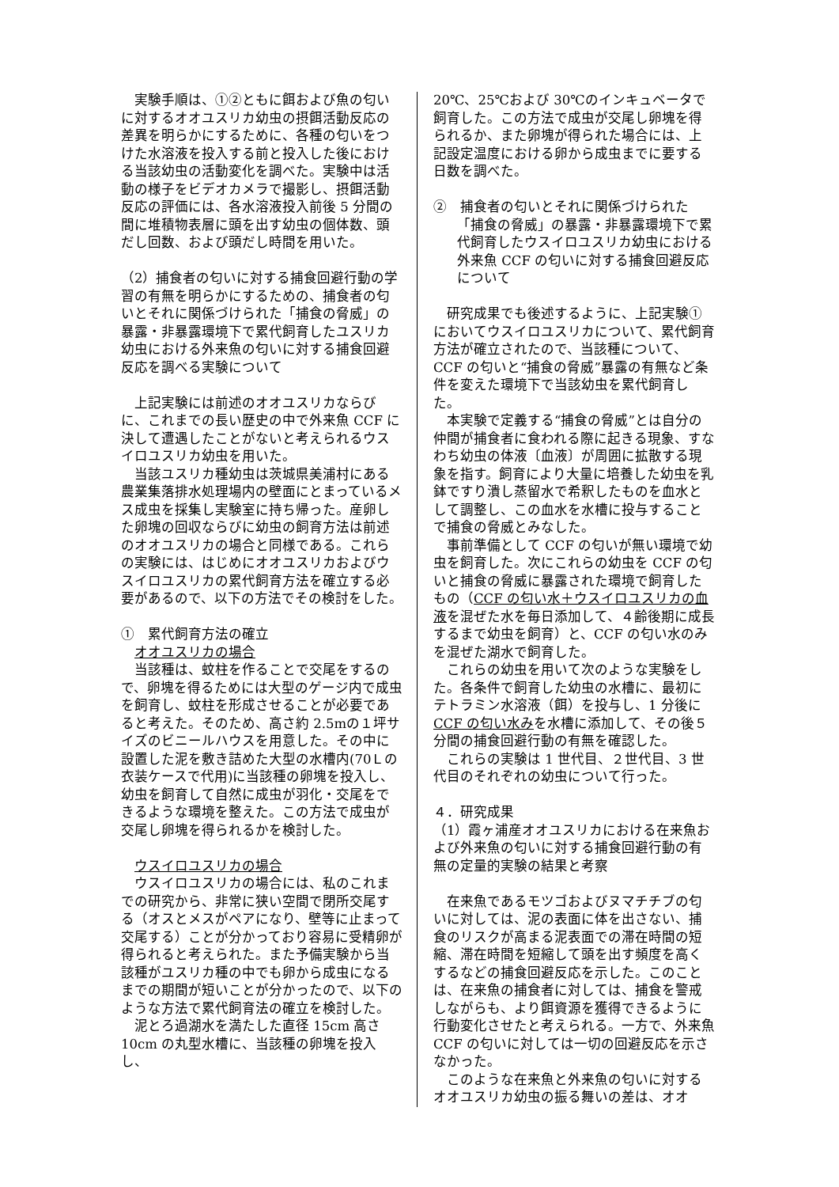実験手順は、①②ともに餌および魚の匂いに対するオオユスリカ幼虫の摂餌活動反応の差異を明らかにするために、各種の匂いをつけた水溶液を投入する前と投入した後における当該幼虫の活動変化を調べた。実験中は活動の様子をビデオカメラで撮影し、摂餌活動反応の評価には、各水溶液投入前後 5 分間の間に堆積物表層に頭を出す幼虫の個体数、頭だし回数、および頭だし時間を用いた。
（2）捕食者の匂いに対する捕食回避行動の学習の有無を明らかにするための、捕食者の匂いとそれに関係づけられた「捕食の脅威」の暴露・非暴露環境下で累代飼育したユスリカ幼虫における外来魚の匂いに対する捕食回避反応を調べる実験について
　上記実験には前述のオオユスリカならびに、これまでの長い歴史の中で外来魚 CCF に決して遭遇したことがないと考えられるウスイロユスリカ幼虫を用いた。
　当該ユスリカ種幼虫は茨城県美浦村にある農業集落排水処理場内の壁面にとまっているメス成虫を採集し実験室に持ち帰った。産卵した卵塊の回収ならびに幼虫の飼育方法は前述のオオユスリカの場合と同様である。これらの実験には、はじめにオオユスリカおよびウスイロユスリカの累代飼育方法を確立する必要があるので、以下の方法でその検討をした。
①　累代飼育方法の確立
　オオユスリカの場合
　当該種は、蚊柱を作ることで交尾をするので、卵塊を得るためには大型のゲージ内で成虫を飼育し、蚊柱を形成させることが必要であると考えた。そのため、高さ約 2.5mの１坪サイズのビニールハウスを用意した。その中に設置した泥を敷き詰めた大型の水槽内(70Ｌの衣装ケースで代用)に当該種の卵塊を投入し、幼虫を飼育して自然に成虫が羽化・交尾をできるような環境を整えた。この方法で成虫が交尾し卵塊を得られるかを検討した。
　ウスイロユスリカの場合
　ウスイロユスリカの場合には、私のこれまでの研究から、非常に狭い空間で閉所交尾する（オスとメスがペアになり、壁等に止まって交尾する）ことが分かっており容易に受精卵が得られると考えられた。また予備実験から当該種がユスリカ種の中でも卵から成虫になるまでの期間が短いことが分かったので、以下のような方法で累代飼育法の確立を検討した。
　泥とろ過湖水を満たした直径 15cm 高さ 10cm の丸型水槽に、当該種の卵塊を投入し、
20℃、25℃および 30℃のインキュベータで飼育した。この方法で成虫が交尾し卵塊を得られるか、また卵塊が得られた場合には、上記設定温度における卵から成虫までに要する日数を調べた。
②　捕食者の匂いとそれに関係づけられた「捕食の脅威」の暴露・非暴露環境下で累代飼育したウスイロユスリカ幼虫における外来魚 CCF の匂いに対する捕食回避反応について
　研究成果でも後述するように、上記実験①においてウスイロユスリカについて、累代飼育方法が確立されたので、当該種について、CCF の匂いと“捕食の脅威”暴露の有無など条件を変えた環境下で当該幼虫を累代飼育した。
　本実験で定義する“捕食の脅威”とは自分の仲間が捕食者に食われる際に起きる現象、すなわち幼虫の体液〔血液〕が周囲に拡散する現象を指す。飼育により大量に培養した幼虫を乳鉢ですり潰し蒸留水で希釈したものを血水として調整し、この血水を水槽に投与することで捕食の脅威とみなした。
　事前準備として CCF の匂いが無い環境で幼虫を飼育した。次にこれらの幼虫を CCF の匂いと捕食の脅威に暴露された環境で飼育したもの（CCF の匂い水＋ウスイロユスリカの血液を混ぜた水を毎日添加して、４齢後期に成長するまで幼虫を飼育）と、CCF の匂い水のみを混ぜた湖水で飼育した。
　これらの幼虫を用いて次のような実験をした。各条件で飼育した幼虫の水槽に、最初にテトラミン水溶液（餌）を投与し、1 分後に CCF の匂い水みを水槽に添加して、その後５分間の捕食回避行動の有無を確認した。
　これらの実験は 1 世代目、２世代目、3 世代目のそれぞれの幼虫について行った。
４．研究成果
（1）霞ヶ浦産オオユスリカにおける在来魚および外来魚の匂いに対する捕食回避行動の有無の定量的実験の結果と考察
　在来魚であるモツゴおよびヌマチチブの匂いに対しては、泥の表面に体を出さない、捕食のリスクが高まる泥表面での滞在時間の短縮、滞在時間を短縮して頭を出す頻度を高くするなどの捕食回避反応を示した。このことは、在来魚の捕食者に対しては、捕食を警戒しながらも、より餌資源を獲得できるように行動変化させたと考えられる。一方で、外来魚 CCF の匂いに対しては一切の回避反応を示さなかった。
　このような在来魚と外来魚の匂いに対するオオユスリカ幼虫の振る舞いの差は、オオ